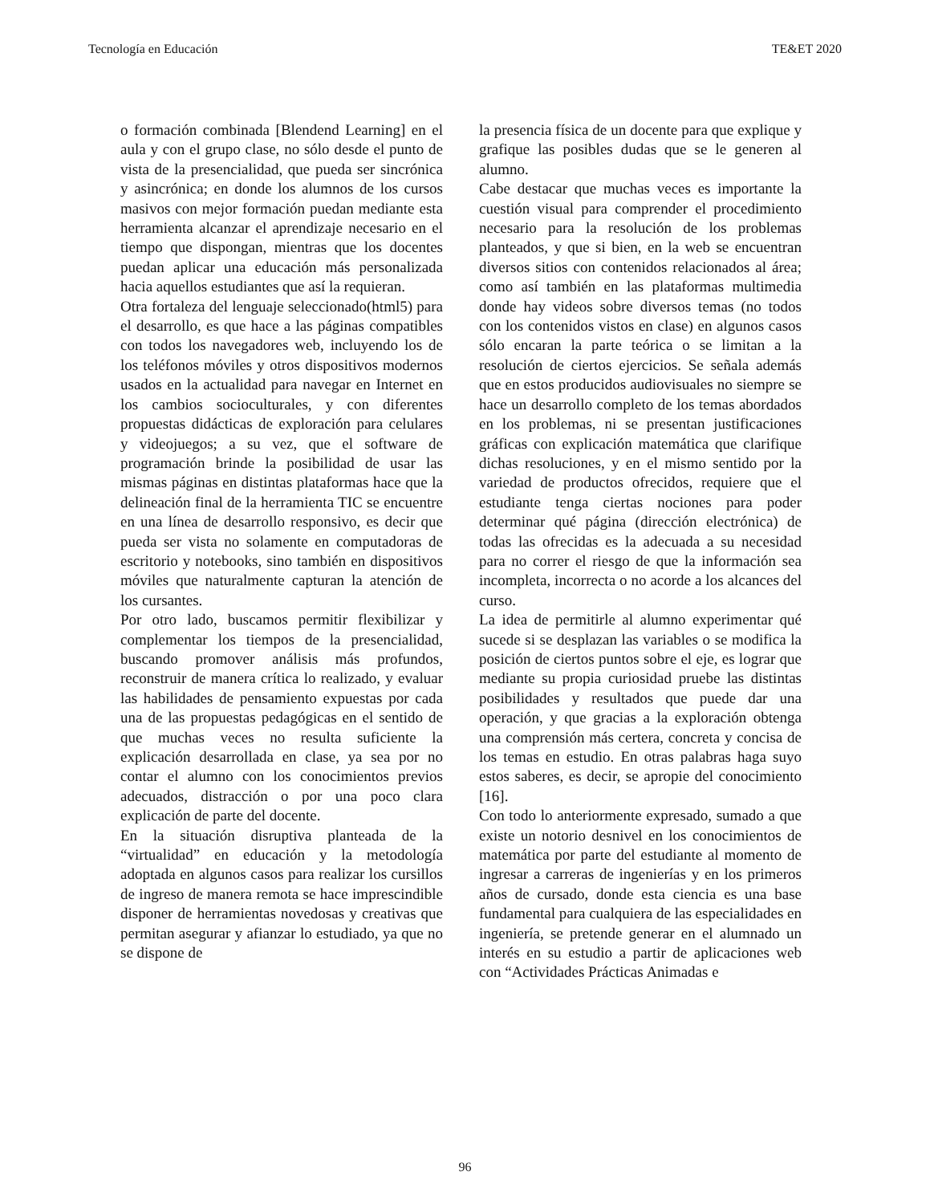Tecnología en Educación TE&ET 2020
o formación combinada [Blendend Learning] en el aula y con el grupo clase, no sólo desde el punto de vista de la presencialidad, que pueda ser sincrónica y asincrónica; en donde los alumnos de los cursos masivos con mejor formación puedan mediante esta herramienta alcanzar el aprendizaje necesario en el tiempo que dispongan, mientras que los docentes puedan aplicar una educación más personalizada hacia aquellos estudiantes que así la requieran.
Otra fortaleza del lenguaje seleccionado(html5) para el desarrollo, es que hace a las páginas compatibles con todos los navegadores web, incluyendo los de los teléfonos móviles y otros dispositivos modernos usados en la actualidad para navegar en Internet en los cambios socioculturales, y con diferentes propuestas didácticas de exploración para celulares y videojuegos; a su vez, que el software de programación brinde la posibilidad de usar las mismas páginas en distintas plataformas hace que la delineación final de la herramienta TIC se encuentre en una línea de desarrollo responsivo, es decir que pueda ser vista no solamente en computadoras de escritorio y notebooks, sino también en dispositivos móviles que naturalmente capturan la atención de los cursantes.
Por otro lado, buscamos permitir flexibilizar y complementar los tiempos de la presencialidad, buscando promover análisis más profundos, reconstruir de manera crítica lo realizado, y evaluar las habilidades de pensamiento expuestas por cada una de las propuestas pedagógicas en el sentido de que muchas veces no resulta suficiente la explicación desarrollada en clase, ya sea por no contar el alumno con los conocimientos previos adecuados, distracción o por una poco clara explicación de parte del docente.
En la situación disruptiva planteada de la “virtualidad” en educación y la metodología adoptada en algunos casos para realizar los cursillos de ingreso de manera remota se hace imprescindible disponer de herramientas novedosas y creativas que permitan asegurar y afianzar lo estudiado, ya que no se dispone de
la presencia física de un docente para que explique y grafique las posibles dudas que se le generen al alumno.
Cabe destacar que muchas veces es importante la cuestión visual para comprender el procedimiento necesario para la resolución de los problemas planteados, y que si bien, en la web se encuentran diversos sitios con contenidos relacionados al área; como así también en las plataformas multimedia donde hay videos sobre diversos temas (no todos con los contenidos vistos en clase) en algunos casos sólo encaran la parte teórica o se limitan a la resolución de ciertos ejercicios. Se señala además que en estos producidos audiovisuales no siempre se hace un desarrollo completo de los temas abordados en los problemas, ni se presentan justificaciones gráficas con explicación matemática que clarifique dichas resoluciones, y en el mismo sentido por la variedad de productos ofrecidos, requiere que el estudiante tenga ciertas nociones para poder determinar qué página (dirección electrónica) de todas las ofrecidas es la adecuada a su necesidad para no correr el riesgo de que la información sea incompleta, incorrecta o no acorde a los alcances del curso.
La idea de permitirle al alumno experimentar qué sucede si se desplazan las variables o se modifica la posición de ciertos puntos sobre el eje, es lograr que mediante su propia curiosidad pruebe las distintas posibilidades y resultados que puede dar una operación, y que gracias a la exploración obtenga una comprensión más certera, concreta y concisa de los temas en estudio. En otras palabras haga suyo estos saberes, es decir, se apropie del conocimiento [16].
Con todo lo anteriormente expresado, sumado a que existe un notorio desnivel en los conocimientos de matemática por parte del estudiante al momento de ingresar a carreras de ingenierías y en los primeros años de cursado, donde esta ciencia es una base fundamental para cualquiera de las especialidades en ingeniería, se pretende generar en el alumnado un interés en su estudio a partir de aplicaciones web con “Actividades Prácticas Animadas e
96